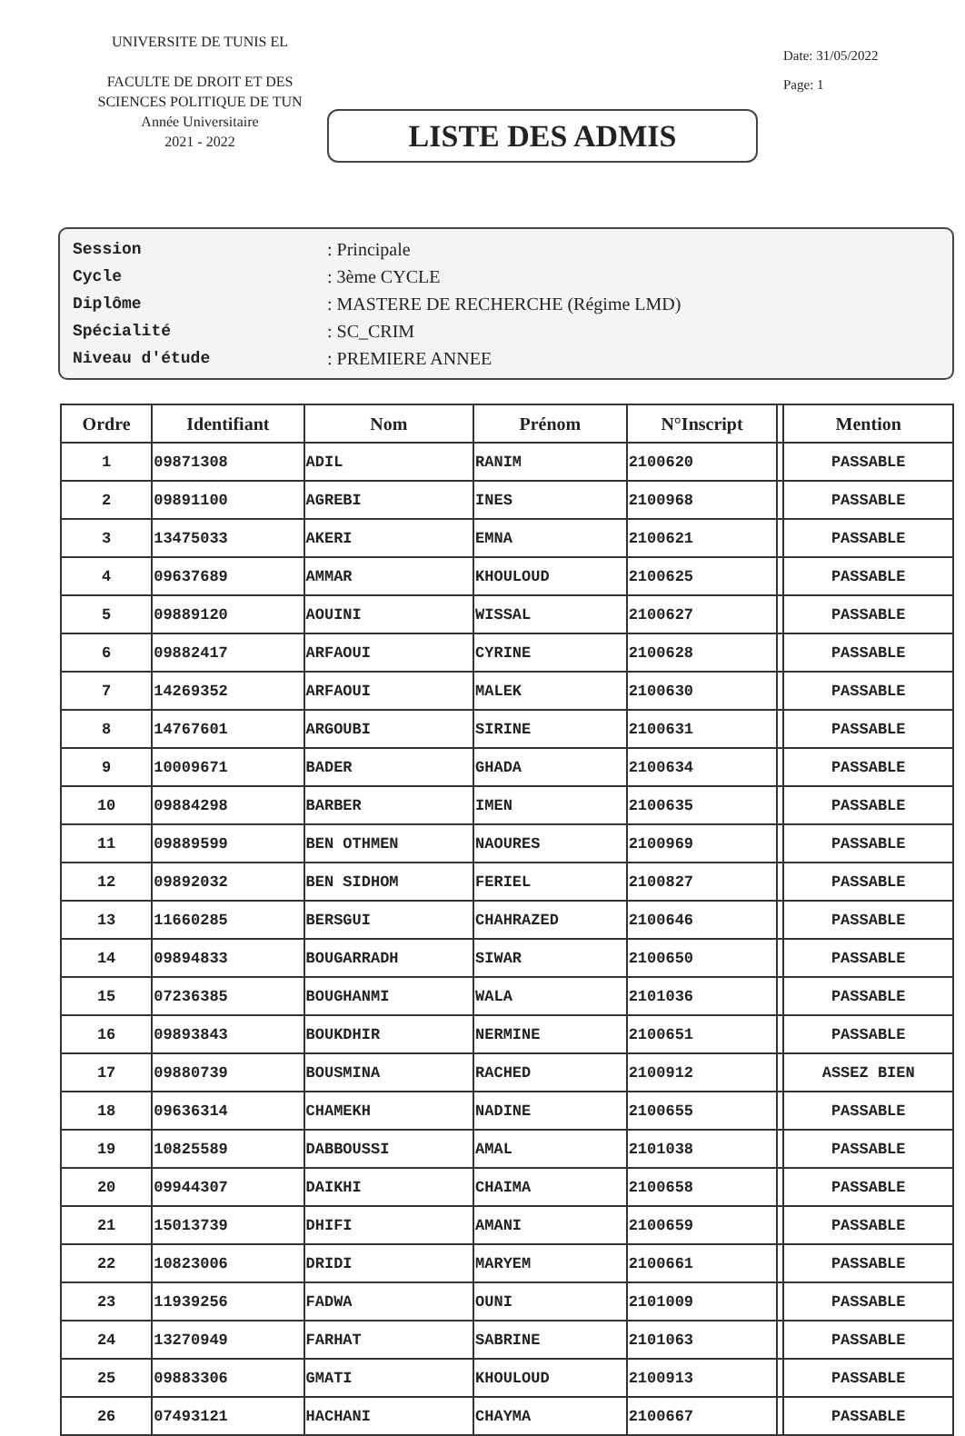UNIVERSITE DE TUNIS EL
FACULTE DE DROIT ET DES SCIENCES POLITIQUE DE TUN
Année Universitaire
2021 - 2022
LISTE DES ADMIS
Date: 31/05/2022
Page: 1
| Session | : Principale |
| Cycle | : 3ème CYCLE |
| Diplôme | : MASTERE DE RECHERCHE (Régime LMD) |
| Spécialité | : SC_CRIM |
| Niveau d'étude | : PREMIERE ANNEE |
| Ordre | Identifiant | Nom | Prénom | N°Inscript | | Mention |
| --- | --- | --- | --- | --- | --- | --- |
| 1 | 09871308 | ADIL | RANIM | 2100620 | | PASSABLE |
| 2 | 09891100 | AGREBI | INES | 2100968 | | PASSABLE |
| 3 | 13475033 | AKERI | EMNA | 2100621 | | PASSABLE |
| 4 | 09637689 | AMMAR | KHOULOUD | 2100625 | | PASSABLE |
| 5 | 09889120 | AOUINI | WISSAL | 2100627 | | PASSABLE |
| 6 | 09882417 | ARFAOUI | CYRINE | 2100628 | | PASSABLE |
| 7 | 14269352 | ARFAOUI | MALEK | 2100630 | | PASSABLE |
| 8 | 14767601 | ARGOUBI | SIRINE | 2100631 | | PASSABLE |
| 9 | 10009671 | BADER | GHADA | 2100634 | | PASSABLE |
| 10 | 09884298 | BARBER | IMEN | 2100635 | | PASSABLE |
| 11 | 09889599 | BEN OTHMEN | NAOURES | 2100969 | | PASSABLE |
| 12 | 09892032 | BEN SIDHOM | FERIEL | 2100827 | | PASSABLE |
| 13 | 11660285 | BERSGUI | CHAHRAZED | 2100646 | | PASSABLE |
| 14 | 09894833 | BOUGARRADH | SIWAR | 2100650 | | PASSABLE |
| 15 | 07236385 | BOUGHANMI | WALA | 2101036 | | PASSABLE |
| 16 | 09893843 | BOUKDHIR | NERMINE | 2100651 | | PASSABLE |
| 17 | 09880739 | BOUSMINA | RACHED | 2100912 | | ASSEZ BIEN |
| 18 | 09636314 | CHAMEKH | NADINE | 2100655 | | PASSABLE |
| 19 | 10825589 | DABBOUSSI | AMAL | 2101038 | | PASSABLE |
| 20 | 09944307 | DAIKHI | CHAIMA | 2100658 | | PASSABLE |
| 21 | 15013739 | DHIFI | AMANI | 2100659 | | PASSABLE |
| 22 | 10823006 | DRIDI | MARYEM | 2100661 | | PASSABLE |
| 23 | 11939256 | FADWA | OUNI | 2101009 | | PASSABLE |
| 24 | 13270949 | FARHAT | SABRINE | 2101063 | | PASSABLE |
| 25 | 09883306 | GMATI | KHOULOUD | 2100913 | | PASSABLE |
| 26 | 07493121 | HACHANI | CHAYMA | 2100667 | | PASSABLE |